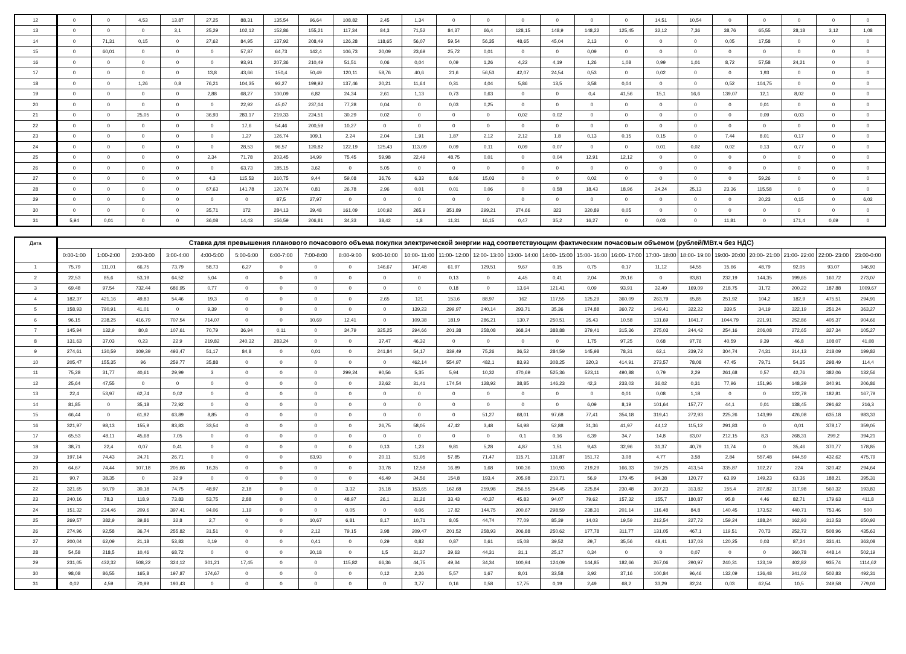| 12 | 0 | 0 | 4,53 | 13,87 | 27,25 | 88,31 | 135,54 | 96,64 | 108,82 | 2,45 | 1,34 | 0 | 0 | 0 | 0 | 0 | 0 | 14,51 | 10,54 | 0 | 0 | 0 | 0 | 0 |
| 13 | 0 | 0 | 0 | 3,1 | 25,29 | 102,12 | 152,86 | 155,21 | 117,34 | 84,3 | 71,52 | 84,37 | 66,4 | 128,15 | 148,9 | 148,22 | 125,45 | 32,12 | 7,36 | 38,76 | 65,55 | 28,18 | 3,12 | 1,08 |
| 14 | 0 | 71,31 | 0,15 | 0 | 27,62 | 84,95 | 137,92 | 208,49 | 126,28 | 118,65 | 56,07 | 59,54 | 56,35 | 48,65 | 45,04 | 2,13 | 0 | 0 | 0 | 0,05 | 17,58 | 0 | 0 | 0 |
| 15 | 0 | 60,01 | 0 | 0 | 0 | 57,87 | 64,73 | 142,4 | 106,73 | 20,09 | 23,69 | 25,72 | 0,01 | 0 | 0 | 0,09 | 0 | 0 | 0 | 0 | 0 | 0 | 0 | 0 |
| 16 | 0 | 0 | 0 | 0 | 0 | 93,91 | 207,36 | 210,49 | 51,51 | 0,06 | 0,04 | 0,09 | 1,26 | 4,22 | 4,19 | 1,26 | 1,08 | 0,99 | 1,01 | 8,72 | 57,58 | 24,21 | 0 | 0 |
| 17 | 0 | 0 | 0 | 0 | 13,8 | 43,66 | 150,4 | 50,49 | 120,11 | 58,76 | 40,6 | 21,6 | 56,53 | 42,07 | 24,54 | 0,53 | 0 | 0,02 | 0 | 0 | 1,93 | 0 | 0 | 0 |
| 18 | 0 | 0 | 1,26 | 0,8 | 76,21 | 104,35 | 93,27 | 199,92 | 137,46 | 20,21 | 11,64 | 0,31 | 4,04 | 5,86 | 13,5 | 3,58 | 0,04 | 0 | 0 | 0,52 | 104,75 | 0 | 0 | 0 |
| 19 | 0 | 0 | 0 | 0 | 2,88 | 68,27 | 100,09 | 6,82 | 24,34 | 2,61 | 1,13 | 0,73 | 0,63 | 0 | 0 | 0,4 | 41,56 | 15,1 | 16,6 | 139,07 | 12,1 | 8,02 | 0 | 0 |
| 20 | 0 | 0 | 0 | 0 | 0 | 22,92 | 45,07 | 237,04 | 77,28 | 0,04 | 0 | 0,03 | 0,25 | 0 | 0 | 0 | 0 | 0 | 0 | 0 | 0,01 | 0 | 0 | 0 |
| 21 | 0 | 0 | 25,05 | 0 | 36,93 | 283,17 | 219,33 | 224,51 | 30,29 | 0,02 | 0 | 0 | 0 | 0,02 | 0,02 | 0 | 0 | 0 | 0 | 0 | 0,09 | 0,03 | 0 | 0 |
| 22 | 0 | 0 | 0 | 0 | 0 | 17,6 | 54,46 | 200,59 | 10,27 | 0 | 0 | 0 | 0 | 0 | 0 | 0 | 0 | 0 | 0 | 0 | 0 | 0 | 0 | 0 |
| 23 | 0 | 0 | 0 | 0 | 0 | 1,27 | 126,74 | 109,1 | 2,24 | 2,04 | 1,91 | 1,87 | 2,12 | 2,12 | 1,8 | 0,13 | 0,15 | 0,15 | 0 | 7,44 | 8,01 | 0,17 | 0 | 0 |
| 24 | 0 | 0 | 0 | 0 | 0 | 28,53 | 96,57 | 120,82 | 122,19 | 125,43 | 113,09 | 0,09 | 0,11 | 0,09 | 0,07 | 0 | 0 | 0,01 | 0,02 | 0,02 | 0,13 | 0,77 | 0 | 0 |
| 25 | 0 | 0 | 0 | 0 | 2,34 | 71,78 | 203,45 | 14,99 | 75,45 | 59,98 | 22,49 | 48,75 | 0,01 | 0 | 0,04 | 12,91 | 12,12 | 0 | 0 | 0 | 0 | 0 | 0 | 0 |
| 26 | 0 | 0 | 0 | 0 | 0 | 63,73 | 185,15 | 3,62 | 0 | 5,05 | 0 | 0 | 0 | 0 | 0 | 0 | 0 | 0 | 0 | 0 | 0 | 0 | 0 | 0 |
| 27 | 0 | 0 | 0 | 0 | 4,3 | 115,53 | 310,75 | 9,44 | 59,08 | 36,76 | 6,33 | 8,66 | 15,03 | 0 | 0 | 0,02 | 0 | 0 | 0 | 0 | 59,26 | 0 | 0 | 0 |
| 28 | 0 | 0 | 0 | 0 | 67,63 | 141,78 | 120,74 | 0,81 | 26,78 | 2,96 | 0,01 | 0,01 | 0,06 | 0 | 0,58 | 18,43 | 18,96 | 24,24 | 25,13 | 23,36 | 115,58 | 0 | 0 | 0 |
| 29 | 0 | 0 | 0 | 0 | 0 | 0 | 87,5 | 27,97 | 0 | 0 | 0 | 0 | 0 | 0 | 0 | 0 | 0 | 0 | 0 | 0 | 20,23 | 0,15 | 0 | 6,02 |
| 30 | 0 | 0 | 0 | 0 | 35,71 | 172 | 284,13 | 39,48 | 161,09 | 100,92 | 265,9 | 351,89 | 299,21 | 374,66 | 323 | 320,89 | 0,05 | 0 | 0 | 0 | 0 | 0 | 0 | 0 |
| 31 | 5,94 | 0,01 | 0 | 0 | 36,08 | 14,43 | 156,59 | 206,81 | 34,33 | 38,42 | 1,8 | 11,31 | 16,15 | 0,47 | 35,2 | 16,27 | 0 | 0,03 | 0 | 11,81 | 0 | 171,4 | 0,69 | 0 |
| Дата | Ставка для превышения планового почасового объема покупки электрической энергии над соответствующим фактическим почасовым объемом (рублей/МВт.ч без НДС) | | | | | | | | | | | | | | | | | | | | | | | |
| --- | --- | --- | --- | --- | --- | --- | --- | --- | --- | --- | --- | --- | --- | --- | --- | --- | --- | --- | --- | --- | --- | --- | --- | --- |
| | 0:00-1:00 | 1:00-2:00 | 2:00-3:00 | 3:00-4:00 | 4:00-5:00 | 5:00-6:00 | 6:00-7:00 | 7:00-8:00 | 8:00-9:00 | 9:00-10:00 | 10:00- 11:00 | 11:00- 12:00 | 12:00- 13:00 | 13:00- 14:00 | 14:00- 15:00 | 15:00- 16:00 | 16:00- 17:00 | 17:00- 18:00 | 18:00- 19:00 | 19:00- 20:00 | 20:00- 21:00 | 21:00- 22:00 | 22:00- 23:00 | 23:00-0:00 |
| 1 | 75,79 | 111,01 | 66,75 | 73,79 | 58,73 | 6,27 | 0 | 0 | 0 | 146,67 | 147,48 | 61,97 | 129,51 | 9,67 | 0,15 | 0,75 | 0,17 | 11,12 | 64,55 | 15,66 | 48,79 | 92,05 | 93,07 | 146,93 |
| 2 | 22,53 | 85,6 | 53,19 | 64,52 | 5,04 | 0 | 0 | 0 | 0 | 0 | 0 | 0,13 | 0 | 4,45 | 0,41 | 2,04 | 20,16 | 0 | 93,81 | 232,19 | 144,35 | 199,65 | 160,72 | 273,07 |
| 3 | 69,48 | 97,54 | 732,44 | 686,95 | 0,77 | 0 | 0 | 0 | 0 | 0 | 0 | 0,18 | 0 | 13,64 | 121,41 | 0,09 | 93,91 | 32,49 | 169,09 | 218,75 | 31,72 | 200,22 | 187,88 | 1009,67 |
| 4 | 182,37 | 421,16 | 49,83 | 54,46 | 19,3 | 0 | 0 | 0 | 0 | 2,65 | 121 | 153,6 | 88,97 | 162 | 117,55 | 125,29 | 360,09 | 263,79 | 65,85 | 251,92 | 104,2 | 182,9 | 475,51 | 294,91 |
| 5 | 158,93 | 790,91 | 41,01 | 0 | 9,39 | 0 | 0 | 0 | 0 | 0 | 139,23 | 299,97 | 240,14 | 293,71 | 35,36 | 174,88 | 360,72 | 149,41 | 322,22 | 339,5 | 34,19 | 322,19 | 251,24 | 363,27 |
| 6 | 96,15 | 238,25 | 416,79 | 707,54 | 714,07 | 0 | 0 | 10,69 | 12,41 | 0 | 109,38 | 181,9 | 286,21 | 130,7 | 250,51 | 35,43 | 10,58 | 131,69 | 1041,7 | 1044,79 | 221,91 | 252,86 | 405,37 | 904,66 |
| 7 | 145,94 | 132,9 | 80,8 | 107,61 | 70,79 | 36,94 | 0,11 | 0 | 34,79 | 325,25 | 294,66 | 201,38 | 258,08 | 368,34 | 388,88 | 379,41 | 315,36 | 275,03 | 244,42 | 254,16 | 206,08 | 272,65 | 327,34 | 105,27 |
| 8 | 131,63 | 37,03 | 0,23 | 22,9 | 219,82 | 240,32 | 283,24 | 0 | 0 | 37,47 | 46,32 | 0 | 0 | 0 | 0 | 1,75 | 97,25 | 0,68 | 97,76 | 40,59 | 9,39 | 46,8 | 108,07 | 41,08 |
| 9 | 274,61 | 130,59 | 109,39 | 493,47 | 51,17 | 84,8 | 0 | 0,01 | 0 | 241,84 | 54,17 | 339,49 | 75,26 | 36,52 | 284,59 | 145,98 | 78,31 | 62,1 | 239,72 | 304,74 | 74,31 | 214,13 | 218,09 | 199,82 |
| 10 | 205,47 | 155,35 | 96 | 259,77 | 35,88 | 0 | 0 | 0 | 0 | 0 | 462,14 | 554,97 | 482,1 | 83,93 | 308,25 | 320,3 | 414,91 | 273,57 | 78,08 | 47,45 | 79,71 | 54,35 | 298,49 | 114,4 |
| 11 | 75,28 | 31,77 | 40,61 | 29,99 | 3 | 0 | 0 | 0 | 299,24 | 90,56 | 5,35 | 5,94 | 10,32 | 470,69 | 525,36 | 523,11 | 490,88 | 0,79 | 2,29 | 261,68 | 0,57 | 42,76 | 382,06 | 132,56 |
| 12 | 25,64 | 47,55 | 0 | 0 | 0 | 0 | 0 | 0 | 0 | 22,62 | 31,41 | 174,54 | 128,92 | 38,85 | 146,23 | 42,3 | 233,03 | 36,02 | 0,31 | 77,96 | 151,96 | 148,29 | 340,91 | 206,86 |
| 13 | 22,4 | 53,97 | 62,74 | 0,02 | 0 | 0 | 0 | 0 | 0 | 0 | 0 | 0 | 0 | 0 | 0 | 0 | 0,01 | 0,08 | 1,18 | 0 | 0 | 122,78 | 182,81 | 167,79 |
| 14 | 81,85 | 0 | 35,18 | 72,92 | 0 | 0 | 0 | 0 | 0 | 0 | 0 | 0 | 0 | 0 | 0 | 6,09 | 8,19 | 101,64 | 157,77 | 44,1 | 0,01 | 138,45 | 291,62 | 216,3 |
| 15 | 66,44 | 0 | 61,92 | 63,89 | 8,85 | 0 | 0 | 0 | 0 | 0 | 0 | 0 | 51,27 | 68,01 | 97,68 | 77,41 | 354,18 | 319,41 | 272,93 | 225,26 | 143,99 | 426,08 | 635,18 | 983,33 |
| 16 | 321,97 | 98,13 | 155,9 | 83,83 | 33,54 | 0 | 0 | 0 | 0 | 26,75 | 58,05 | 47,42 | 3,48 | 54,98 | 52,88 | 31,36 | 41,97 | 44,12 | 115,12 | 291,83 | 0 | 0,01 | 378,17 | 359,05 |
| 17 | 65,53 | 48,11 | 45,68 | 7,05 | 0 | 0 | 0 | 0 | 0 | 0 | 0 | 0 | 0 | 0,1 | 0,16 | 6,39 | 34,7 | 14,8 | 63,07 | 212,15 | 8,3 | 268,31 | 299,2 | 394,21 |
| 18 | 38,71 | 22,4 | 0,07 | 0,41 | 0 | 0 | 0 | 0 | 0 | 0,13 | 1,23 | 9,81 | 5,28 | 4,87 | 1,51 | 9,43 | 32,96 | 31,37 | 40,79 | 11,74 | 0 | 35,46 | 370,77 | 178,85 |
| 19 | 197,14 | 74,43 | 24,71 | 26,71 | 0 | 0 | 0 | 63,93 | 0 | 20,11 | 51,05 | 57,85 | 71,47 | 115,71 | 131,87 | 151,72 | 3,08 | 4,77 | 3,58 | 2,84 | 557,48 | 644,59 | 432,62 | 475,79 |
| 20 | 64,67 | 74,44 | 107,18 | 205,66 | 16,35 | 0 | 0 | 0 | 0 | 33,78 | 12,59 | 16,89 | 1,68 | 100,36 | 110,93 | 219,29 | 166,33 | 197,25 | 413,54 | 335,87 | 102,27 | 224 | 320,42 | 294,64 |
| 21 | 90,7 | 38,35 | 0 | 32,9 | 0 | 0 | 0 | 0 | 0 | 46,49 | 34,56 | 154,8 | 193,4 | 205,98 | 210,71 | 56,9 | 179,45 | 94,38 | 120,77 | 63,99 | 149,23 | 63,36 | 188,21 | 395,31 |
| 22 | 321,65 | 50,79 | 30,18 | 74,75 | 48,97 | 2,18 | 0 | 0 | 3,32 | 35,18 | 153,65 | 162,68 | 259,98 | 256,55 | 254,45 | 225,84 | 230,48 | 307,23 | 313,82 | 155,4 | 207,82 | 317,98 | 560,32 | 193,83 |
| 23 | 240,16 | 78,3 | 118,9 | 73,83 | 53,75 | 2,88 | 0 | 0 | 48,97 | 26,1 | 31,26 | 33,43 | 40,37 | 45,83 | 94,07 | 79,62 | 157,32 | 155,7 | 180,87 | 95,8 | 4,46 | 82,71 | 179,63 | 411,8 |
| 24 | 151,32 | 234,46 | 209,6 | 397,41 | 94,06 | 1,19 | 0 | 0 | 0,05 | 0 | 0,06 | 17,82 | 144,75 | 200,67 | 298,59 | 238,31 | 201,14 | 116,48 | 84,8 | 140,45 | 173,52 | 440,71 | 753,46 | 500 |
| 25 | 269,57 | 382,9 | 39,86 | 32,8 | 2,7 | 0 | 0 | 10,67 | 6,81 | 8,17 | 10,71 | 8,05 | 44,74 | 77,09 | 85,39 | 14,03 | 19,59 | 212,54 | 227,72 | 159,24 | 188,24 | 162,93 | 312,53 | 650,92 |
| 26 | 274,96 | 92,58 | 36,74 | 255,82 | 31,51 | 0 | 0 | 2,12 | 79,15 | 3,98 | 209,47 | 201,52 | 258,93 | 206,88 | 250,62 | 177,78 | 311,77 | 131,05 | 467,1 | 119,51 | 70,73 | 252,72 | 508,96 | 435,63 |
| 27 | 200,04 | 62,09 | 21,18 | 53,83 | 0,19 | 0 | 0 | 0,41 | 0 | 0,29 | 0,82 | 0,87 | 0,61 | 15,08 | 39,52 | 29,7 | 35,56 | 48,41 | 137,03 | 120,25 | 0,03 | 87,24 | 331,41 | 363,08 |
| 28 | 54,58 | 218,5 | 10,46 | 68,72 | 0 | 0 | 0 | 20,18 | 0 | 1,5 | 31,27 | 39,63 | 44,31 | 31,1 | 25,17 | 0,34 | 0 | 0 | 0,07 | 0 | 0 | 360,78 | 448,14 | 502,19 |
| 29 | 231,05 | 432,32 | 508,22 | 324,12 | 301,21 | 17,45 | 0 | 0 | 115,82 | 66,36 | 44,75 | 49,34 | 34,34 | 100,94 | 124,09 | 144,85 | 182,66 | 267,06 | 290,97 | 240,31 | 123,19 | 402,82 | 935,74 | 1114,62 |
| 30 | 98,08 | 86,55 | 165,8 | 197,87 | 174,67 | 0 | 0 | 0 | 0 | 0,12 | 2,26 | 5,57 | 1,67 | 8,01 | 33,58 | 3,92 | 37,16 | 100,84 | 96,46 | 132,09 | 126,48 | 241,02 | 502,83 | 492,31 |
| 31 | 0,02 | 4,59 | 70,99 | 193,43 | 0 | 0 | 0 | 0 | 0 | 0 | 3,77 | 0,16 | 0,58 | 17,75 | 0,19 | 2,49 | 68,2 | 33,29 | 82,24 | 0,03 | 62,54 | 10,5 | 249,58 | 779,03 |